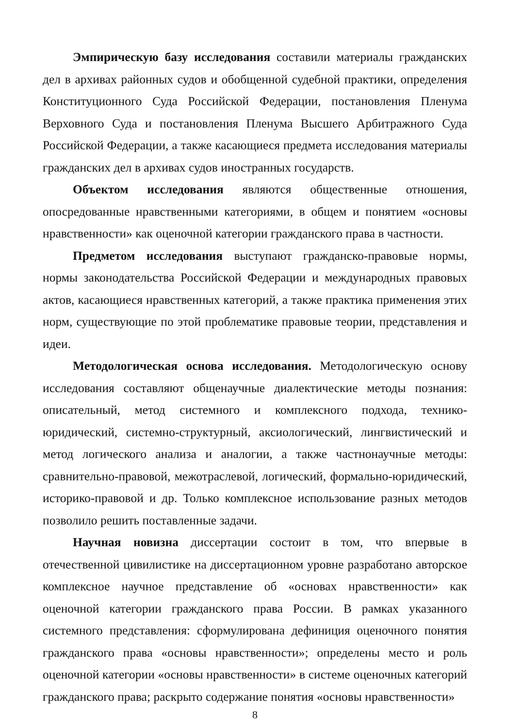Эмпирическую базу исследования составили материалы гражданских дел в архивах районных судов и обобщенной судебной практики, определения Конституционного Суда Российской Федерации, постановления Пленума Верховного Суда и постановления Пленума Высшего Арбитражного Суда Российской Федерации, а также касающиеся предмета исследования материалы гражданских дел в архивах судов иностранных государств.
Объектом исследования являются общественные отношения, опосредованные нравственными категориями, в общем и понятием «основы нравственности» как оценочной категории гражданского права в частности.
Предметом исследования выступают гражданско-правовые нормы, нормы законодательства Российской Федерации и международных правовых актов, касающиеся нравственных категорий, а также практика применения этих норм, существующие по этой проблематике правовые теории, представления и идеи.
Методологическая основа исследования. Методологическую основу исследования составляют общенаучные диалектические методы познания: описательный, метод системного и комплексного подхода, технико-юридический, системно-структурный, аксиологический, лингвистический и метод логического анализа и аналогии, а также частнонаучные методы: сравнительно-правовой, межотраслевой, логический, формально-юридический, историко-правовой и др. Только комплексное использование разных методов позволило решить поставленные задачи.
Научная новизна диссертации состоит в том, что впервые в отечественной цивилистике на диссертационном уровне разработано авторское комплексное научное представление об «основах нравственности» как оценочной категории гражданского права России. В рамках указанного системного представления: сформулирована дефиниция оценочного понятия гражданского права «основы нравственности»; определены место и роль оценочной категории «основы нравственности» в системе оценочных категорий гражданского права; раскрыто содержание понятия «основы нравственности»
8